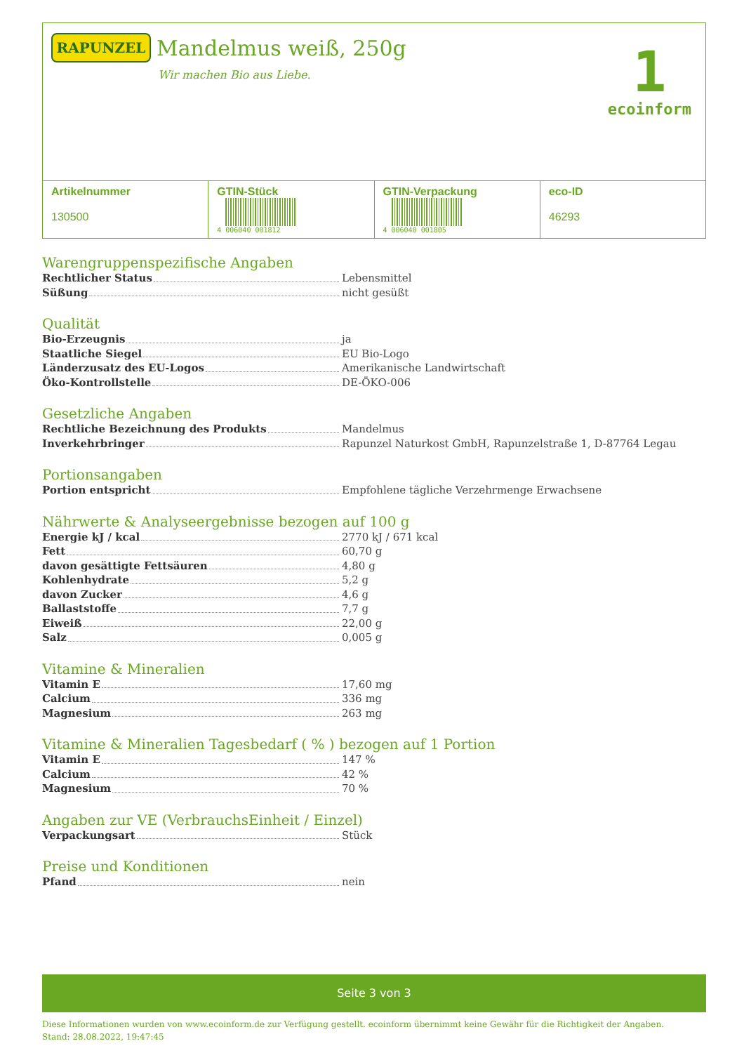RAPUNZEL Mandelmus weiß, 250g
Wir machen Bio aus Liebe.
1
ecoinform
| Artikelnummer 130500 | GTIN-Stück 4 006040 001812 | GTIN-Verpackung 4 006040 001805 | eco-ID 46293 |
Warengruppenspezifische Angaben
Rechtlicher Status Lebensmittel
Süßung nicht gesüßt
Qualität
Bio-Erzeugnis ja
Staatliche Siegel EU Bio-Logo
Länderzusatz des EU-Logos Amerikanische Landwirtschaft
Öko-Kontrollstelle DE-ÖKO-006
Gesetzliche Angaben
Rechtliche Bezeichnung des Produkts Mandelmus
Inverkehrbringer Rapunzel Naturkost GmbH, Rapunzelstraße 1, D-87764 Legau
Portionsangaben
Portion entspricht Empfohlene tägliche Verzehrmenge Erwachsene
Nährwerte & Analyseergebnisse bezogen auf 100 g
Energie kJ / kcal 2770 kJ / 671 kcal
Fett 60,70 g
davon gesättigte Fettsäuren 4,80 g
Kohlenhydrate 5,2 g
davon Zucker 4,6 g
Ballaststoffe 7,7 g
Eiweiß 22,00 g
Salz 0,005 g
Vitamine & Mineralien
Vitamin E 17,60 mg
Calcium 336 mg
Magnesium 263 mg
Vitamine & Mineralien Tagesbedarf ( % ) bezogen auf 1 Portion
Vitamin E 147 %
Calcium 42 %
Magnesium 70 %
Angaben zur VE (VerbrauchsEinheit / Einzel)
Verpackungsart Stück
Preise und Konditionen
Pfand nein
Seite 3 von 3
Diese Informationen wurden von www.ecoinform.de zur Verfügung gestellt. ecoinform übernimmt keine Gewähr für die Richtigkeit der Angaben.
Stand: 28.08.2022, 19:47:45